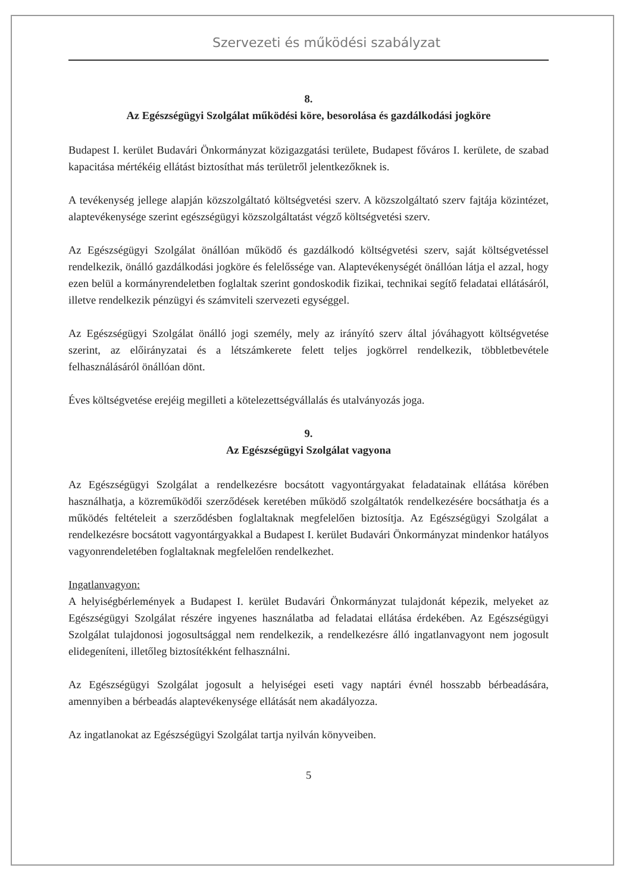Szervezeti és működési szabályzat
8.
Az Egészségügyi Szolgálat működési köre, besorolása és gazdálkodási jogköre
Budapest I. kerület Budavári Önkormányzat közigazgatási területe, Budapest főváros I. kerülete, de szabad kapacitása mértékéig ellátást biztosíthat más területről jelentkezőknek is.
A tevékenység jellege alapján közszolgáltató költségvetési szerv. A közszolgáltató szerv fajtája közintézet, alaptevékenysége szerint egészségügyi közszolgáltatást végző költségvetési szerv.
Az Egészségügyi Szolgálat önállóan működő és gazdálkodó költségvetési szerv, saját költségvetéssel rendelkezik, önálló gazdálkodási jogköre és felelőssége van. Alaptevékenységét önállóan látja el azzal, hogy ezen belül a kormányrendeletben foglaltak szerint gondoskodik fizikai, technikai segítő feladatai ellátásáról, illetve rendelkezik pénzügyi és számviteli szervezeti egységgel.
Az Egészségügyi Szolgálat önálló jogi személy, mely az irányító szerv által jóváhagyott költségvetése szerint, az előirányzatai és a létszámkerete felett teljes jogkörrel rendelkezik, többletbevétele felhasználásáról önállóan dönt.
Éves költségvetése erejéig megilleti a kötelezettségvállalás és utalványozás joga.
9.
Az Egészségügyi Szolgálat vagyona
Az Egészségügyi Szolgálat a rendelkezésre bocsátott vagyontárgyakat feladatainak ellátása körében használhatja, a közreműködői szerződések keretében működő szolgáltatók rendelkezésére bocsáthatja és a működés feltételeit a szerződésben foglaltaknak megfelelően biztosítja. Az Egészségügyi Szolgálat a rendelkezésre bocsátott vagyontárgyakkal a Budapest I. kerület Budavári Önkormányzat mindenkor hatályos vagyonrendeletében foglaltaknak megfelelően rendelkezhet.
Ingatlanvagyon:
A helyiségbérlemények a Budapest I. kerület Budavári Önkormányzat tulajdonát képezik, melyeket az Egészségügyi Szolgálat részére ingyenes használatba ad feladatai ellátása érdekében. Az Egészségügyi Szolgálat tulajdonosi jogosultsággal nem rendelkezik, a rendelkezésre álló ingatlanvagyont nem jogosult elidegeníteni, illetőleg biztosítékként felhasználni.
Az Egészségügyi Szolgálat jogosult a helyiségei eseti vagy naptári évnél hosszabb bérbeadására, amennyiben a bérbeadás alaptevékenysége ellátását nem akadályozza.
Az ingatlanokat az Egészségügyi Szolgálat tartja nyilván könyveiben.
5